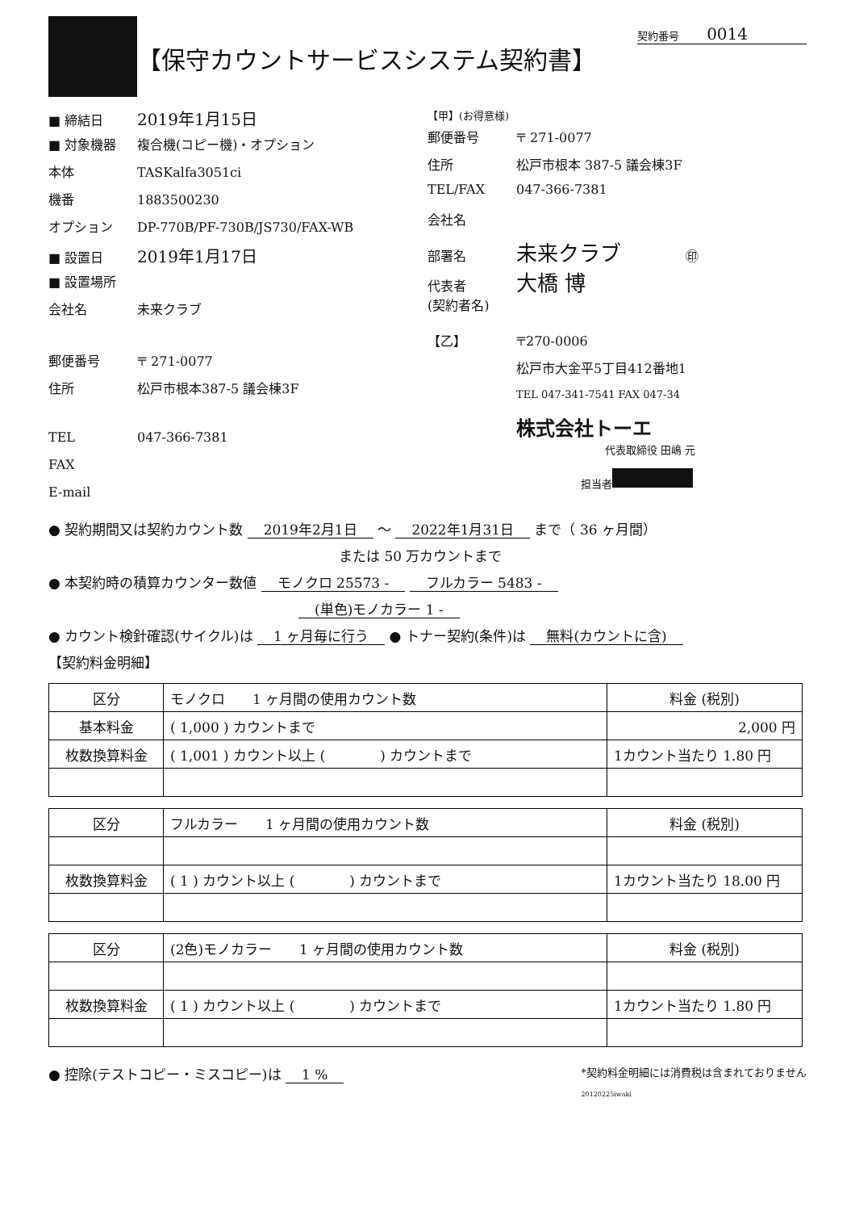【保守カウントサービスシステム契約書】
契約番号 0014
■ 締結日 2019年1月15日
■ 対象機器 複合機(コピー機)・オプション
本体 TASKalfa3051ci
機番 1883500230
オプション DP-770B/PF-730B/JS730/FAX-WB
■ 設置日 2019年1月17日
■ 設置場所
会社名 未来クラブ
郵便番号 〒 271-0077
住所 松戸市根本387-5 議会棟3F
TEL 047-366-7381
FAX
E-mail
【甲】(お得意様)
郵便番号 〒 271-0077
住所 松戸市根本 387-5 議会棟3F
TEL/FAX 047-366-7381
会社名
部署名 未来クラブ ㊞
代表者
(契約者名) 大橋 博
【乙】 〒270-0006
松戸市大金平5丁目412番地1
TEL 047-341-7541 FAX 047-34
株式会社トーエ
代表取締役 田嶋 元
担当者
● 契約期間又は契約カウント数 2019年2月1日 ～ 2022年1月31日 まで（ 36 ヶ月間）
または 50 万カウントまで
● 本契約時の積算カウンター数値 モノクロ 25573 - フルカラー 5483 -
(単色)モノカラー 1 -
● カウント検針確認(サイクル)は 1 ヶ月毎に行う ● トナー契約(条件)は 無料(カウントに含)
【契約料金明細】
| 区分 | モノクロ 1 ヶ月間の使用カウント数 | 料金 (税別) |
| 基本料金 | ( 1,000 ) カウントまで | 2,000 円 |
| 枚数換算料金 | ( 1,001 ) カウント以上 ( ) カウントまで | 1カウント当たり 1.80 円 |
| 区分 | フルカラー 1 ヶ月間の使用カウント数 | 料金 (税別) |
| 枚数換算料金 | ( 1 ) カウント以上 ( ) カウントまで | 1カウント当たり 18.00 円 |
| 区分 | (2色)モノカラー 1 ヶ月間の使用カウント数 | 料金 (税別) |
| 枚数換算料金 | ( 1 ) カウント以上 ( ) カウントまで | 1カウント当たり 1.80 円 |
● 控除(テストコピー・ミスコピー)は 1 % *契約料金明細には消費税は含まれておりません
20120225iwaki